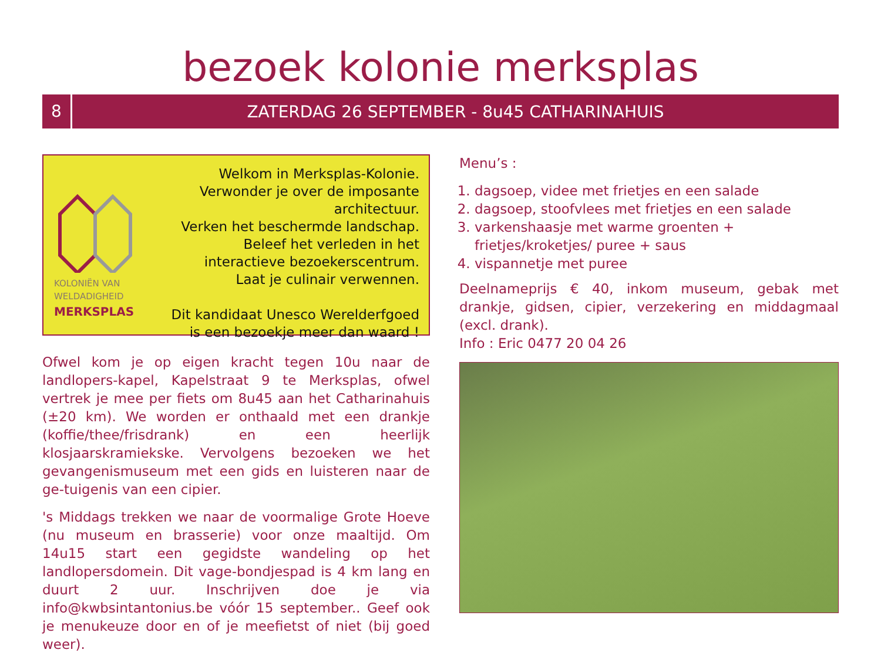bezoek kolonie merksplas
8
ZATERDAG 26 SEPTEMBER - 8u45 CATHARINAHUIS
KOLONIËN VAN
WELDADIGHEID
MERKSPLAS
Welkom in Merksplas-Kolonie.
Verwonder je over de imposante architectuur.
Verken het beschermde landschap.
Beleef het verleden in het
interactieve bezoekerscentrum.
Laat je culinair verwennen.
Dit kandidaat Unesco Werelderfgoed
is een bezoekje meer dan waard !
Ofwel kom je op eigen kracht tegen 10u naar de landlopers-kapel, Kapelstraat 9 te Merksplas, ofwel vertrek je mee per fiets om 8u45 aan het Catharinahuis (±20 km). We worden er onthaald met een drankje (koffie/thee/frisdrank) en een heerlijk klosjaarskramiekske. Vervolgens bezoeken we het gevangenismuseum met een gids en luisteren naar de ge-tuigenis van een cipier.
's Middags trekken we naar de voormalige Grote Hoeve (nu museum en brasserie) voor onze maaltijd. Om 14u15 start een gegidste wandeling op het landlopersdomein. Dit vage-bondjespad is 4 km lang en duurt 2 uur. Inschrijven doe je via info@kwbsintantonius.be vóór 15 september.. Geef ook je menukeuze door en of je meefietst of niet (bij goed weer).
Menu’s :
1. dagsoep, videe met frietjes en een salade
2. dagsoep, stoofvlees met frietjes en een salade
3. varkenshaasje met warme groenten + frietjes/kroketjes/ puree + saus
4. vispannetje met puree
Deelnameprijs € 40, inkom museum, gebak met drankje, gidsen, cipier, verzekering en middagmaal (excl. drank).
Info : Eric 0477 20 04 26